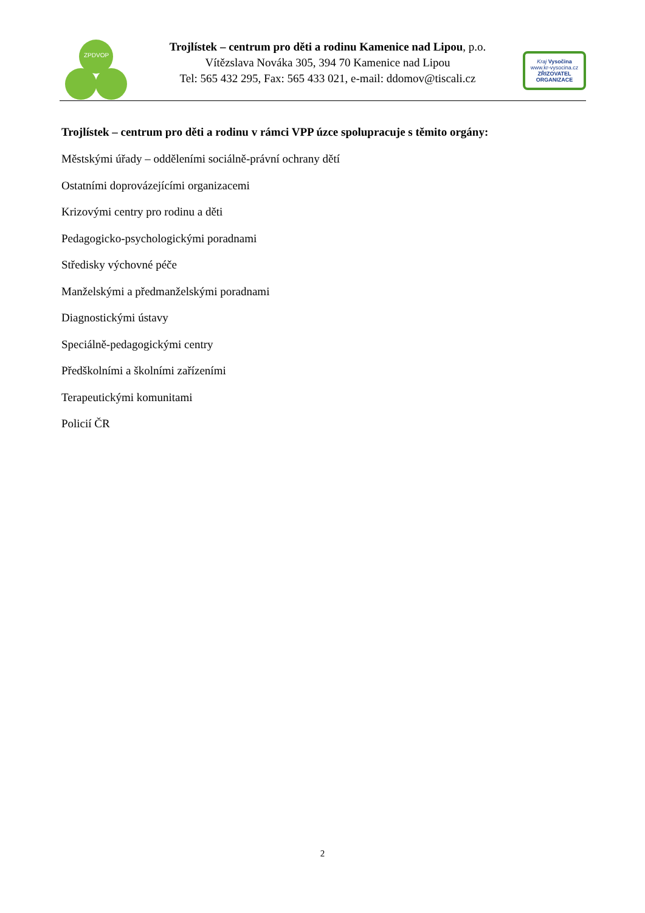ZPDVOP
Trojlístek – centrum pro děti a rodinu Kamenice nad Lipou, p.o.
Vítězslava Nováka 305, 394 70 Kamenice nad Lipou
Tel: 565 432 295, Fax: 565 433 021, e-mail: ddomov@tiscali.cz
Kraj Vysočina
www.kr-vysocina.cz
ZŘIZOVATEL ORGANIZACE
Trojlístek – centrum pro děti a rodinu v rámci VPP úzce spolupracuje s těmito orgány:
Městskými úřady – odděleními sociálně-právní ochrany dětí
Ostatními doprovázejícími organizacemi
Krizovými centry pro rodinu a děti
Pedagogicko-psychologickými poradnami
Středisky výchovné péče
Manželskými a předmanželskými poradnami
Diagnostickými ústavy
Speciálně-pedagogickými centry
Předškolními a školními zařízeními
Terapeutickými komunitami
Policií ČR
2